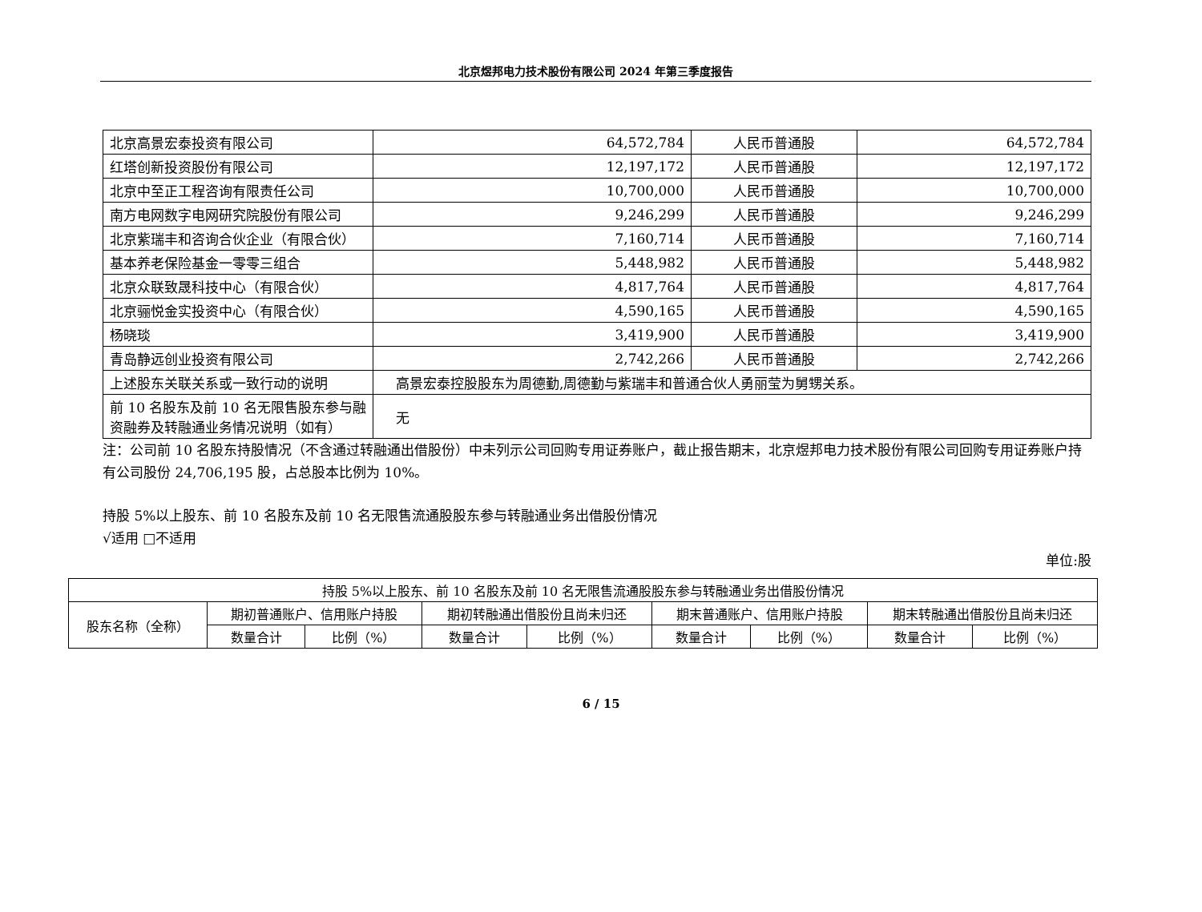北京煜邦电力技术股份有限公司 2024 年第三季度报告
| 北京高景宏泰投资有限公司 | 64,572,784 | 人民币普通股 | 64,572,784 |
| 红塔创新投资股份有限公司 | 12,197,172 | 人民币普通股 | 12,197,172 |
| 北京中至正工程咨询有限责任公司 | 10,700,000 | 人民币普通股 | 10,700,000 |
| 南方电网数字电网研究院股份有限公司 | 9,246,299 | 人民币普通股 | 9,246,299 |
| 北京紫瑞丰和咨询合伙企业（有限合伙） | 7,160,714 | 人民币普通股 | 7,160,714 |
| 基本养老保险基金一零零三组合 | 5,448,982 | 人民币普通股 | 5,448,982 |
| 北京众联致晟科技中心（有限合伙） | 4,817,764 | 人民币普通股 | 4,817,764 |
| 北京骊悦金实投资中心（有限合伙） | 4,590,165 | 人民币普通股 | 4,590,165 |
| 杨晓琰 | 3,419,900 | 人民币普通股 | 3,419,900 |
| 青岛静远创业投资有限公司 | 2,742,266 | 人民币普通股 | 2,742,266 |
| 上述股东关联关系或一致行动的说明 | 高景宏泰控股股东为周德勤,周德勤与紫瑞丰和普通合伙人勇丽莹为舅甥关系。 | | |
| 前 10 名股东及前 10 名无限售股东参与融资融券及转融通业务情况说明（如有） | 无 | | |
注：公司前 10 名股东持股情况（不含通过转融通出借股份）中未列示公司回购专用证券账户，截止报告期末，北京煜邦电力技术股份有限公司回购专用证券账户持有公司股份 24,706,195 股，占总股本比例为 10%。
持股 5%以上股东、前 10 名股东及前 10 名无限售流通股股东参与转融通业务出借股份情况
√适用 □不适用
单位:股
| 持股 5%以上股东、前 10 名股东及前 10 名无限售流通股股东参与转融通业务出借股份情况 | | | | | | | | |
| --- | --- | --- | --- | --- | --- | --- | --- | --- |
| 股东名称（全称） | 期初普通账户、信用账户持股 | | 期初转融通出借股份且尚未归还 | | 期末普通账户、信用账户持股 | | 期末转融通出借股份且尚未归还 | |
| | 数量合计 | 比例（%） | 数量合计 | 比例（%） | 数量合计 | 比例（%） | 数量合计 | 比例（%） |
6 / 15